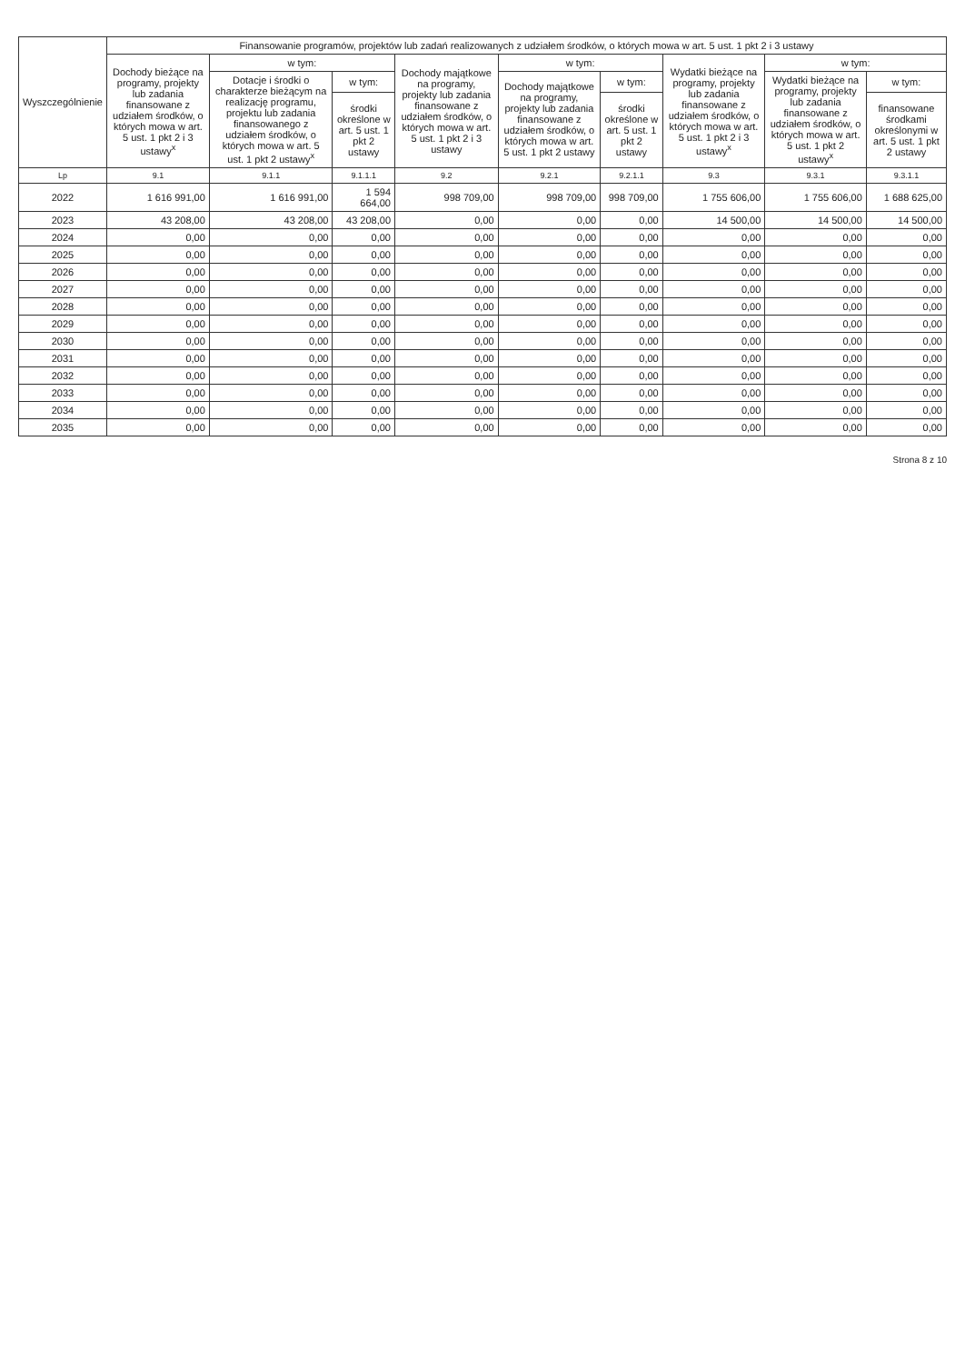| Wyszczególnienie | Finansowanie programów, projektów lub zadań realizowanych z udziałem środków, o których mowa w art. 5 ust. 1 pkt 2 i 3 ustawy | | | | | | | | |
| --- | --- | --- | --- | --- | --- | --- | --- | --- | --- |
| | Dochody bieżące na programy, projekty lub zadania finansowane z udziałem środków, o których mowa w art. 5 ust. 1 pkt 2 i 3 ustawy<sup>x</sup> | w tym: | | Dochody majątkowe na programy, projekty lub zadania finansowane z udziałem środków, o których mowa w art. 5 ust. 1 pkt 2 i 3 ustawy | w tym: | | Wydatki bieżące na programy, projekty lub zadania finansowane z udziałem środków, o których mowa w art. 5 ust. 1 pkt 2 i 3 ustawy<sup>x</sup> | w tym: | |
| | | Dotacje i środki o charakterze bieżącym na realizację programu, projektu lub zadania finansowanego z udziałem środków, o których mowa w art. 5 ust. 1 pkt 2 ustawy<sup>x</sup> | w tym: | | Dochody majątkowe na programy, projekty lub zadania finansowane z udziałem środków, o których mowa w art. 5 ust. 1 pkt 2 ustawy | w tym: | | Wydatki bieżące na programy, projekty lub zadania finansowane z udziałem środków, o których mowa w art. 5 ust. 1 pkt 2 ustawy<sup>x</sup> | w tym: |
| | | | środki określone w art. 5 ust. 1 pkt 2 ustawy | | | środki określone w art. 5 ust. 1 pkt 2 ustawy | | | finansowane środkami określonymi w art. 5 ust. 1 pkt 2 ustawy |
| Lp | 9.1 | 9.1.1 | 9.1.1.1 | 9.2 | 9.2.1 | 9.2.1.1 | 9.3 | 9.3.1 | 9.3.1.1 |
| 2022 | 1 616 991,00 | 1 616 991,00 | 1 594 664,00 | 998 709,00 | 998 709,00 | 998 709,00 | 1 755 606,00 | 1 755 606,00 | 1 688 625,00 |
| 2023 | 43 208,00 | 43 208,00 | 43 208,00 | 0,00 | 0,00 | 0,00 | 14 500,00 | 14 500,00 | 14 500,00 |
| 2024 | 0,00 | 0,00 | 0,00 | 0,00 | 0,00 | 0,00 | 0,00 | 0,00 | 0,00 |
| 2025 | 0,00 | 0,00 | 0,00 | 0,00 | 0,00 | 0,00 | 0,00 | 0,00 | 0,00 |
| 2026 | 0,00 | 0,00 | 0,00 | 0,00 | 0,00 | 0,00 | 0,00 | 0,00 | 0,00 |
| 2027 | 0,00 | 0,00 | 0,00 | 0,00 | 0,00 | 0,00 | 0,00 | 0,00 | 0,00 |
| 2028 | 0,00 | 0,00 | 0,00 | 0,00 | 0,00 | 0,00 | 0,00 | 0,00 | 0,00 |
| 2029 | 0,00 | 0,00 | 0,00 | 0,00 | 0,00 | 0,00 | 0,00 | 0,00 | 0,00 |
| 2030 | 0,00 | 0,00 | 0,00 | 0,00 | 0,00 | 0,00 | 0,00 | 0,00 | 0,00 |
| 2031 | 0,00 | 0,00 | 0,00 | 0,00 | 0,00 | 0,00 | 0,00 | 0,00 | 0,00 |
| 2032 | 0,00 | 0,00 | 0,00 | 0,00 | 0,00 | 0,00 | 0,00 | 0,00 | 0,00 |
| 2033 | 0,00 | 0,00 | 0,00 | 0,00 | 0,00 | 0,00 | 0,00 | 0,00 | 0,00 |
| 2034 | 0,00 | 0,00 | 0,00 | 0,00 | 0,00 | 0,00 | 0,00 | 0,00 | 0,00 |
| 2035 | 0,00 | 0,00 | 0,00 | 0,00 | 0,00 | 0,00 | 0,00 | 0,00 | 0,00 |
Strona 8 z 10